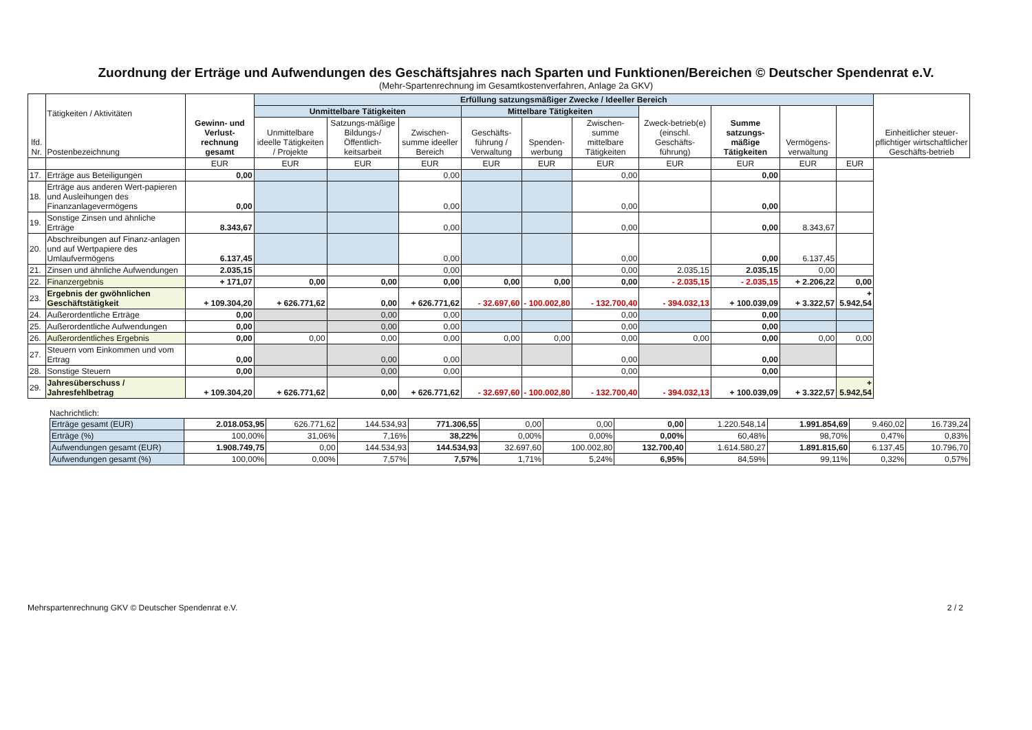Zuordnung der Erträge und Aufwendungen des Geschäftsjahres nach Sparten und Funktionen/Bereichen © Deutscher Spendenrat e.V.
(Mehr-Spartenrechnung im Gesamtkostenverfahren, Anlage 2a GKV)
| lfd. Nr. | Tätigkeiten / Aktivitäten Postenbezeichnung | Gewinn- und Verlust-rechnung gesamt | Erfüllung satzungsmäßiger Zwecke / Ideeller Bereich | | | | | | | | | | Einheitlicher steuer-pflichtiger wirtschaftlicher Geschäfts-betrieb |
| --- | --- | --- | --- | --- | --- | --- | --- | --- | --- | --- | --- | --- | --- |
| | | | Unmittelbare Tätigkeiten | | | Mittelbare Tätigkeiten | | | Zweck-betrieb(e) (einschl. Geschäfts-führung) | Summe satzungs-mäßige Tätigkeiten | Vermögens-verwaltung | | |
| | | | Unmittelbare ideelle Tätigkeiten / Projekte | Satzungs-mäßige Bildungs-/ Öffentlich-keitsarbeit | Zwischen-summe ideeller Bereich | Geschäfts-führung / Verwaltung | Spenden-werbung | Zwischen-summe mittelbare Tätigkeiten | | | | | |
| | | EUR | EUR | EUR | EUR | EUR | EUR | EUR | EUR | EUR | EUR | EUR | |
| 17. | Erträge aus Beteiligungen | 0,00 | | | 0,00 | | | 0,00 | | 0,00 | | | |
| 18. | Erträge aus anderen Wert-papieren und Ausleihungen des Finanzanlagevermögens | 0,00 | | | 0,00 | | | 0,00 | | 0,00 | | | |
| 19. | Sonstige Zinsen und ähnliche Erträge | 8.343,67 | | | 0,00 | | | 0,00 | | 0,00 | 8.343,67 | | |
| 20. | Abschreibungen auf Finanz-anlagen und auf Wertpapiere des Umlaufvermögens | 6.137,45 | | | 0,00 | | | 0,00 | | 0,00 | 6.137,45 | | |
| 21. | Zinsen und ähnliche Aufwendungen | 2.035,15 | | | 0,00 | | | 0,00 | 2.035,15 | 2.035,15 | 0,00 | | |
| 22. | Finanzergebnis | + 171,07 | 0,00 | 0,00 | 0,00 | 0,00 | 0,00 | 0,00 | - 2.035,15 | - 2.035,15 | + 2.206,22 | 0,00 | |
| 23. | Ergebnis der gwöhnlichen Geschäftstätigkeit | + 109.304,20 | + 626.771,62 | 0,00 | + 626.771,62 | - 32.697,60 | - 100.002,80 | - 132.700,40 | - 394.032,13 | + 100.039,09 | + 3.322,57 | + 5.942,54 | |
| 24. | Außerordentliche Erträge | 0,00 | | 0,00 | 0,00 | | | 0,00 | | 0,00 | | | |
| 25. | Außerordentliche Aufwendungen | 0,00 | | 0,00 | 0,00 | | | 0,00 | | 0,00 | | | |
| 26. | Außerordentliches Ergebnis | 0,00 | 0,00 | 0,00 | 0,00 | 0,00 | 0,00 | 0,00 | 0,00 | 0,00 | 0,00 | 0,00 | |
| 27. | Steuern vom Einkommen und vom Ertrag | 0,00 | | 0,00 | 0,00 | | | 0,00 | | 0,00 | | | |
| 28. | Sonstige Steuern | 0,00 | | 0,00 | 0,00 | | | 0,00 | | 0,00 | | | |
| 29. | Jahresüberschuss / Jahresfehlbetrag | + 109.304,20 | + 626.771,62 | 0,00 | + 626.771,62 | - 32.697,60 | - 100.002,80 | - 132.700,40 | - 394.032,13 | + 100.039,09 | + 3.322,57 | + 5.942,54 | |
Nachrichtlich:
| Erträge gesamt (EUR) | 2.018.053,95 | 626.771,62 | 144.534,93 | 771.306,55 | 0,00 | 0,00 | 0,00 | 1.220.548,14 | 1.991.854,69 | 9.460,02 | 16.739,24 |
| Erträge (%) | 100,00% | 31,06% | 7,16% | 38,22% | 0,00% | 0,00% | 0,00% | 60,48% | 98,70% | 0,47% | 0,83% |
| Aufwendungen gesamt (EUR) | 1.908.749,75 | 0,00 | 144.534,93 | 144.534,93 | 32.697,60 | 100.002,80 | 132.700,40 | 1.614.580,27 | 1.891.815,60 | 6.137,45 | 10.796,70 |
| Aufwendungen gesamt (%) | 100,00% | 0,00% | 7,57% | 7,57% | 1,71% | 5,24% | 6,95% | 84,59% | 99,11% | 0,32% | 0,57% |
Mehrspartenrechnung GKV © Deutscher Spendenrat e.V. 2 / 2